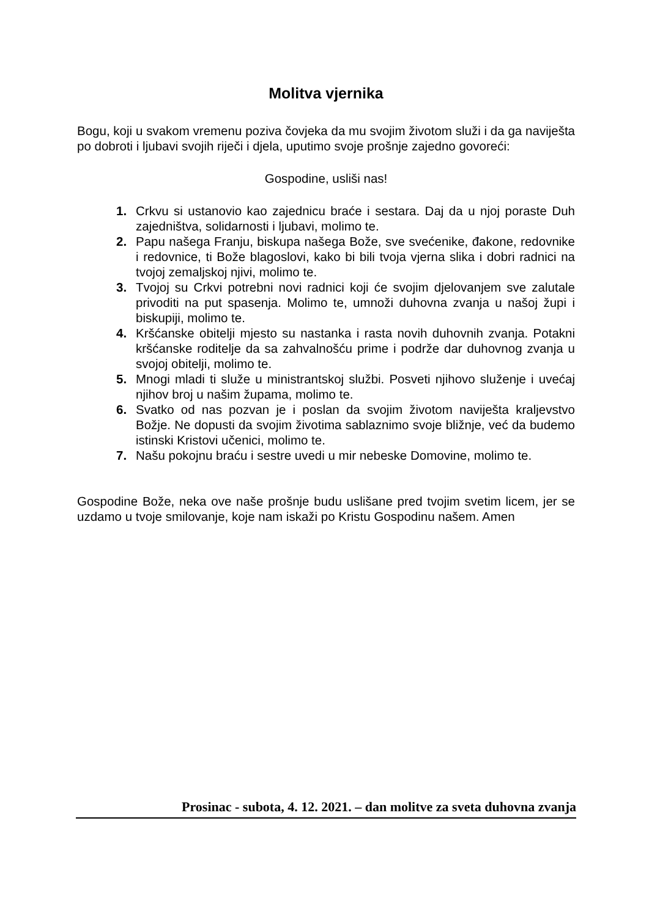Molitva vjernika
Bogu, koji u svakom vremenu poziva čovjeka da mu svojim životom služi i da ga naviješta po dobroti i ljubavi svojih riječi i djela, uputimo svoje prošnje zajedno govoreći:
Gospodine, usliši nas!
1. Crkvu si ustanovio kao zajednicu braće i sestara. Daj da u njoj poraste Duh zajedništva, solidarnosti i ljubavi, molimo te.
2. Papu našega Franju, biskupa našega Bože, sve svećenike, đakone, redovnike i redovnice, ti Bože blagoslovi, kako bi bili tvoja vjerna slika i dobri radnici na tvojoj zemaljskoj njivi, molimo te.
3. Tvojoj su Crkvi potrebni novi radnici koji će svojim djelovanjem sve zalutale privoditi na put spasenja. Molimo te, umnoži duhovna zvanja u našoj župi i biskupiji, molimo te.
4. Kršćanske obitelji mjesto su nastanka i rasta novih duhovnih zvanja. Potakni kršćanske roditelje da sa zahvalnošću prime i podrže dar duhovnog zvanja u svojoj obitelji, molimo te.
5. Mnogi mladi ti služe u ministrantskoj službi. Posveti njihovo služenje i uvećaj njihov broj u našim župama, molimo te.
6. Svatko od nas pozvan je i poslan da svojim životom naviješta kraljevstvo Božje. Ne dopusti da svojim životima sablaznimo svoje bližnje, već da budemo istinski Kristovi učenici, molimo te.
7. Našu pokojnu braću i sestre uvedi u mir nebeske Domovine, molimo te.
Gospodine Bože, neka ove naše prošnje budu uslišane pred tvojim svetim licem, jer se uzdamo u tvoje smilovanje, koje nam iskaži po Kristu Gospodinu našem. Amen
Prosinac - subota, 4. 12. 2021. – dan molitve za sveta duhovna zvanja